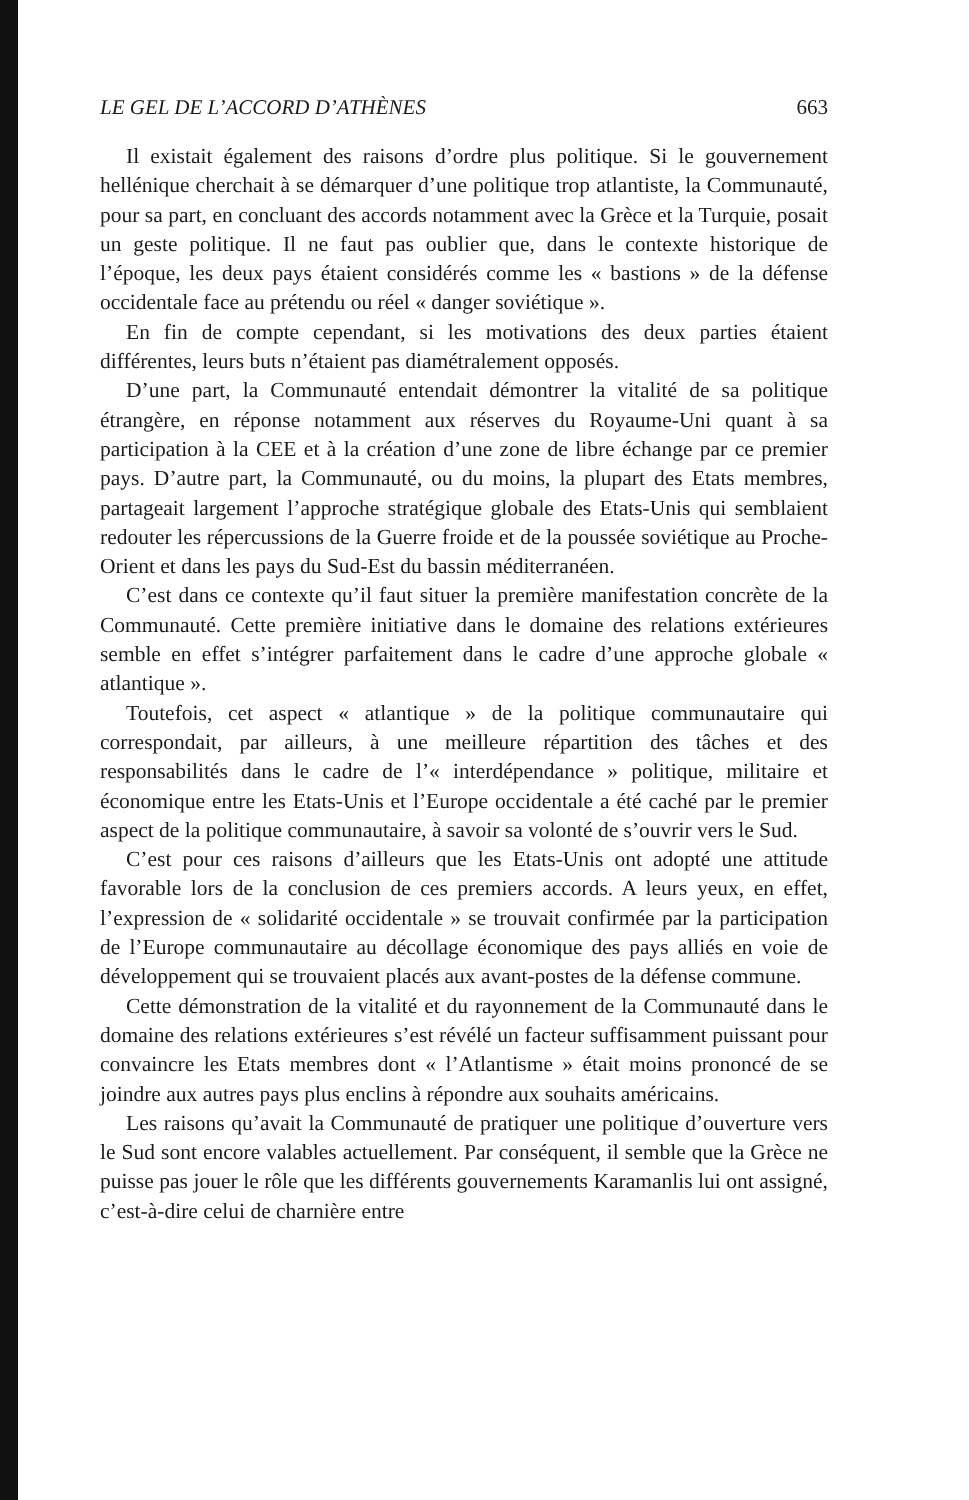LE GEL DE L’ACCORD D’ATHÈNES 663
Il existait également des raisons d’ordre plus politique. Si le gouvernement hellénique cherchait à se démarquer d’une politique trop atlantiste, la Communauté, pour sa part, en concluant des accords notamment avec la Grèce et la Turquie, posait un geste politique. Il ne faut pas oublier que, dans le contexte historique de l’époque, les deux pays étaient considérés comme les « bastions » de la défense occidentale face au prétendu ou réel « danger soviétique ».
En fin de compte cependant, si les motivations des deux parties étaient différentes, leurs buts n’étaient pas diamétralement opposés.
D’une part, la Communauté entendait démontrer la vitalité de sa politique étrangère, en réponse notamment aux réserves du Royaume-Uni quant à sa participation à la CEE et à la création d’une zone de libre échange par ce premier pays. D’autre part, la Communauté, ou du moins, la plupart des Etats membres, partageait largement l’approche stratégique globale des Etats-Unis qui semblaient redouter les répercussions de la Guerre froide et de la poussée soviétique au Proche-Orient et dans les pays du Sud-Est du bassin méditerranéen.
C’est dans ce contexte qu’il faut situer la première manifestation concrète de la Communauté. Cette première initiative dans le domaine des relations extérieures semble en effet s’intégrer parfaitement dans le cadre d’une approche globale « atlantique ».
Toutefois, cet aspect « atlantique » de la politique communautaire qui correspondait, par ailleurs, à une meilleure répartition des tâches et des responsabilités dans le cadre de l’« interdépendance » politique, militaire et économique entre les Etats-Unis et l’Europe occidentale a été caché par le premier aspect de la politique communautaire, à savoir sa volonté de s’ouvrir vers le Sud.
C’est pour ces raisons d’ailleurs que les Etats-Unis ont adopté une attitude favorable lors de la conclusion de ces premiers accords. A leurs yeux, en effet, l’expression de « solidarité occidentale » se trouvait confirmée par la participation de l’Europe communautaire au décollage économique des pays alliés en voie de développement qui se trouvaient placés aux avant-postes de la défense commune.
Cette démonstration de la vitalité et du rayonnement de la Communauté dans le domaine des relations extérieures s’est révélé un facteur suffisamment puissant pour convaincre les Etats membres dont « l’Atlantisme » était moins prononcé de se joindre aux autres pays plus enclins à répondre aux souhaits américains.
Les raisons qu’avait la Communauté de pratiquer une politique d’ouverture vers le Sud sont encore valables actuellement. Par conséquent, il semble que la Grèce ne puisse pas jouer le rôle que les différents gouvernements Karamanlis lui ont assigné, c’est-à-dire celui de charnière entre